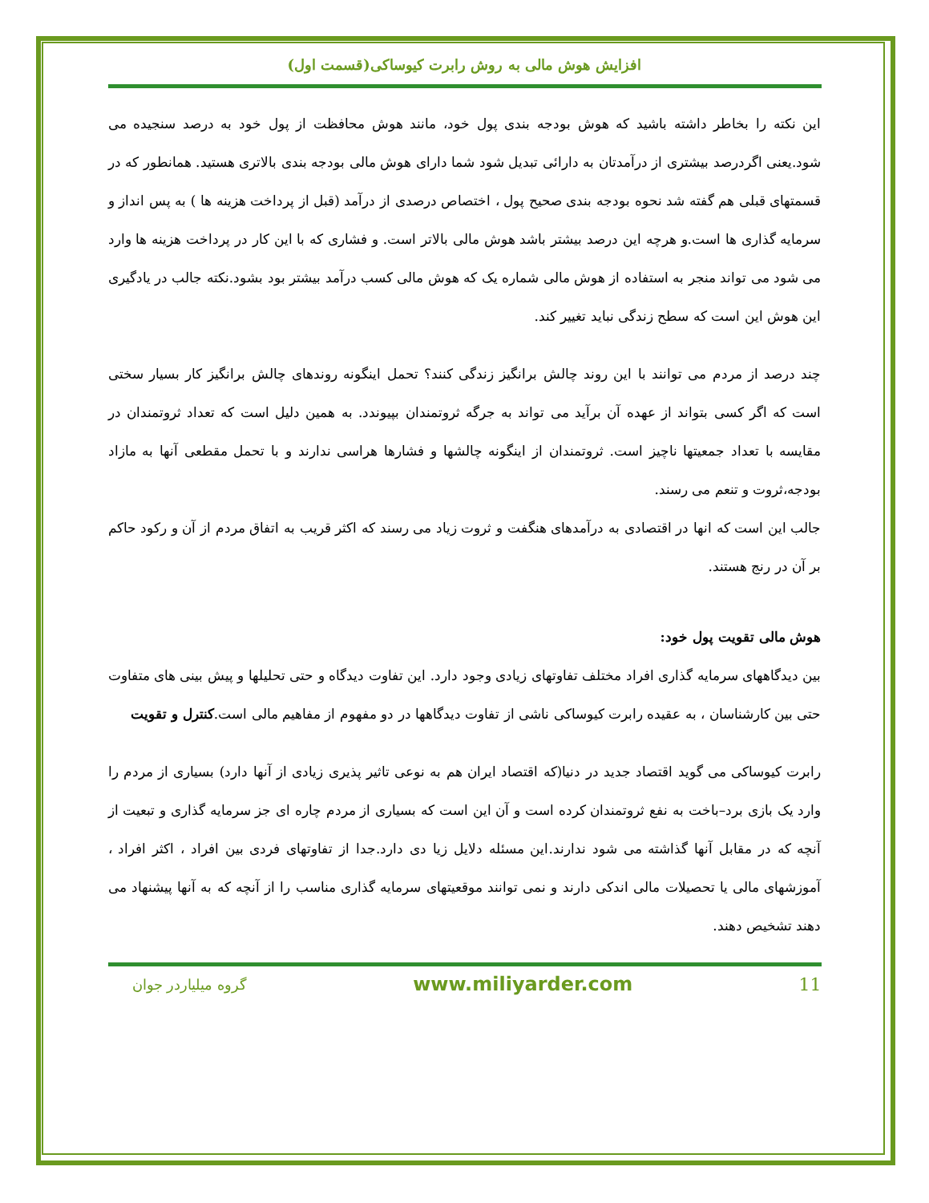افزایش هوش مالی به روش رابرت کیوساکی(قسمت اول)
این نکته را بخاطر داشته باشید که هوش بودجه بندی پول خود، مانند هوش محافظت از پول خود به درصد سنجیده می شود.یعنی اگردرصد بیشتری از درآمدتان به دارائی تبدیل شود شما دارای هوش مالی بودجه بندی بالاتری هستید. همانطور که در قسمتهای قبلی هم گفته شد نحوه بودجه بندی صحیح پول ، اختصاص درصدی از درآمد (قبل از پرداخت هزینه ها ) به پس انداز و سرمایه گذاری ها است.و هرچه این درصد بیشتر باشد هوش مالی بالاتر است. و فشاری که با این کار در پرداخت هزینه ها وارد می شود می تواند منجر به استفاده از هوش مالی شماره یک که هوش مالی کسب درآمد بیشتر بود بشود.نکته جالب در یادگیری این هوش این است که سطح زندگی نباید تغییر کند.
چند درصد از مردم می توانند با این روند چالش برانگیز زندگی کنند؟ تحمل اینگونه روندهای چالش برانگیز کار بسیار سختی است که اگر کسی بتواند از عهده آن برآید می تواند به جرگه ثروتمندان بپیوندد. به همین دلیل است که تعداد ثروتمندان در مقایسه با تعداد جمعیتها ناچیز است. ثروتمندان از اینگونه چالشها و فشارها هراسی ندارند و با تحمل مقطعی آنها به مازاد بودجه،ثروت و تنعم می رسند.
جالب این است که انها در اقتصادی به درآمدهای هنگفت و ثروت زیاد می رسند که اکثر قریب به اتفاق مردم از آن و رکود حاکم بر آن در رنج هستند.
هوش مالی تقویت پول خود:
بین دیدگاههای سرمایه گذاری افراد مختلف تفاوتهای زیادی وجود دارد. این تفاوت دیدگاه و حتی تحلیلها و پیش بینی های متفاوت حتی بین کارشناسان ، به عقیده رابرت کیوساکی ناشی از تفاوت دیدگاهها در دو مفهوم از مفاهیم مالی است.کنترل و تقویت
رابرت کیوساکی می گوید اقتصاد جدید در دنیا(که اقتصاد ایران هم به نوعی تاثیر پذیری زیادی از آنها دارد) بسیاری از مردم را وارد یک بازی برد–باخت به نفع ثروتمندان کرده است و آن این است که بسیاری از مردم چاره ای جز سرمایه گذاری و تبعیت از آنچه که در مقابل آنها گذاشته می شود ندارند.این مسئله دلایل زیا دی دارد.جدا از تفاوتهای فردی بین افراد ، اکثر افراد ، آموزشهای مالی یا تحصیلات مالی اندکی دارند و نمی توانند موقعیتهای سرمایه گذاری مناسب را از آنچه که به آنها پیشنهاد می دهند تشخیص دهند.
11 www.miliyarder.com گروه میلیاردر جوان